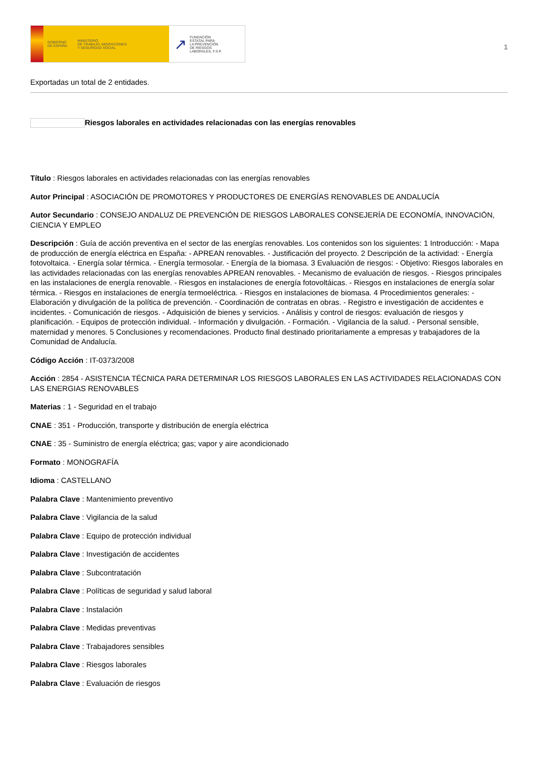GOBIERNO
DE ESPAÑA MINISTERIO
DE TRABAJO, MIGRACIONES
Y SEGURIDAD SOCIAL
↗ FUNDACIÓN
ESTATAL PARA
LA PREVENCIÓN
DE RIESGOS
LABORALES, F.S.P.
1
Exportadas un total de 2 entidades.
Riesgos laborales en actividades relacionadas con las energías renovables
Título : Riesgos laborales en actividades relacionadas con las energías renovables
Autor Principal : ASOCIACIÓN DE PROMOTORES Y PRODUCTORES DE ENERGÍAS RENOVABLES DE ANDALUCÍA
Autor Secundario : CONSEJO ANDALUZ DE PREVENCIÓN DE RIESGOS LABORALES CONSEJERÍA DE ECONOMÍA, INNOVACIÓN, CIENCIA Y EMPLEO
Descripción : Guía de acción preventiva en el sector de las energías renovables. Los contenidos son los siguientes: 1 Introducción: - Mapa de producción de energía eléctrica en España: - APREAN renovables. - Justificación del proyecto. 2 Descripción de la actividad: - Energía fotovoltaica. - Energía solar térmica. - Energía termosolar. - Energía de la biomasa. 3 Evaluación de riesgos: - Objetivo: Riesgos laborales en las actividades relacionadas con las energías renovables APREAN renovables. - Mecanismo de evaluación de riesgos. - Riesgos principales en las instalaciones de energía renovable. - Riesgos en instalaciones de energía fotovoltáicas. - Riesgos en instalaciones de energía solar térmica. - Riesgos en instalaciones de energía termoeléctrica. - Riesgos en instalaciones de biomasa. 4 Procedimientos generales: - Elaboración y divulgación de la política de prevención. - Coordinación de contratas en obras. - Registro e investigación de accidentes e incidentes. - Comunicación de riesgos. - Adquisición de bienes y servicios. - Análisis y control de riesgos: evaluación de riesgos y planificación. - Equipos de protección individual. - Información y divulgación. - Formación. - Vigilancia de la salud. - Personal sensible, maternidad y menores. 5 Conclusiones y recomendaciones. Producto final destinado prioritariamente a empresas y trabajadores de la Comunidad de Andalucía.
Código Acción : IT-0373/2008
Acción : 2854 - ASISTENCIA TÉCNICA PARA DETERMINAR LOS RIESGOS LABORALES EN LAS ACTIVIDADES RELACIONADAS CON LAS ENERGIAS RENOVABLES
Materias : 1 - Seguridad en el trabajo
CNAE : 351 - Producción, transporte y distribución de energía eléctrica
CNAE : 35 - Suministro de energía eléctrica; gas; vapor y aire acondicionado
Formato : MONOGRAFÍA
Idioma : CASTELLANO
Palabra Clave : Mantenimiento preventivo
Palabra Clave : Vigilancia de la salud
Palabra Clave : Equipo de protección individual
Palabra Clave : Investigación de accidentes
Palabra Clave : Subcontratación
Palabra Clave : Políticas de seguridad y salud laboral
Palabra Clave : Instalación
Palabra Clave : Medidas preventivas
Palabra Clave : Trabajadores sensibles
Palabra Clave : Riesgos laborales
Palabra Clave : Evaluación de riesgos